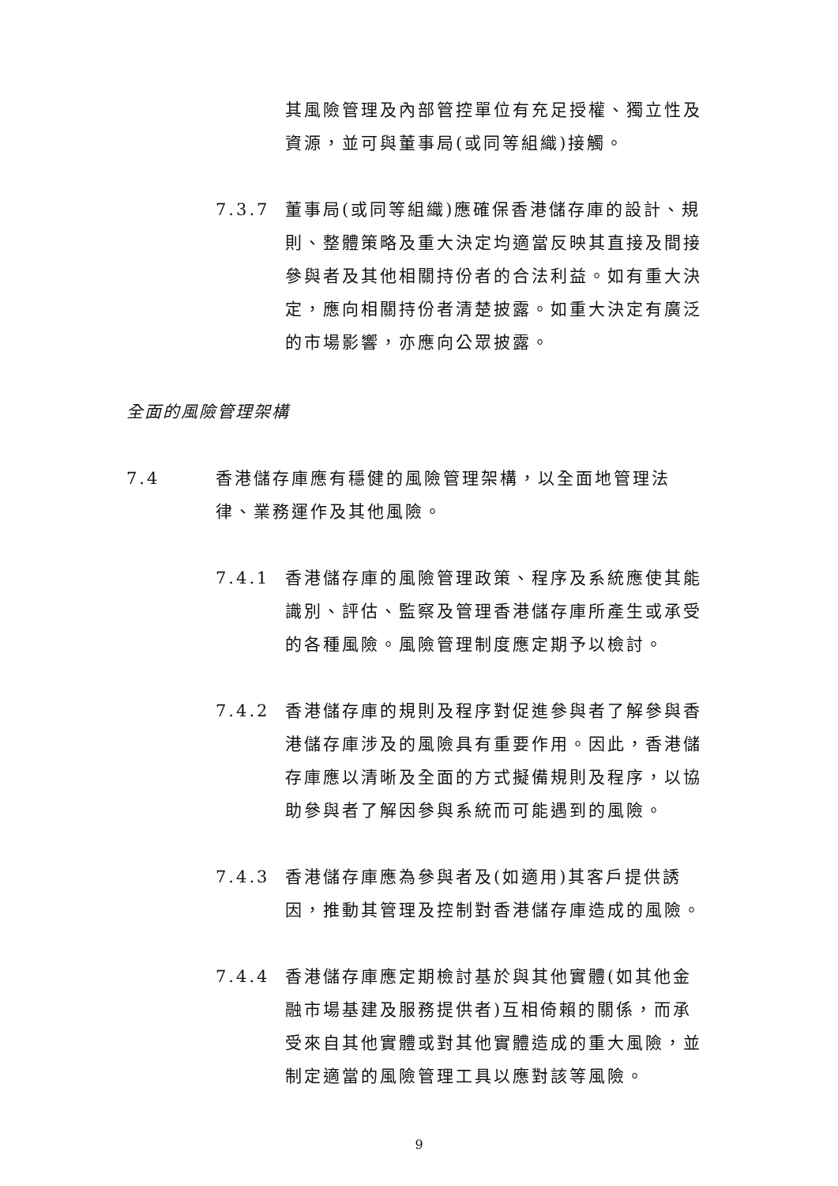其風險管理及內部管控單位有充足授權、獨立性及資源，並可與董事局(或同等組織)接觸。
7.3.7 董事局(或同等組織)應確保香港儲存庫的設計、規則、整體策略及重大決定均適當反映其直接及間接參與者及其他相關持份者的合法利益。如有重大決定，應向相關持份者清楚披露。如重大決定有廣泛的市場影響，亦應向公眾披露。
全面的風險管理架構
7.4 香港儲存庫應有穩健的風險管理架構，以全面地管理法律、業務運作及其他風險。
7.4.1 香港儲存庫的風險管理政策、程序及系統應使其能識別、評估、監察及管理香港儲存庫所產生或承受的各種風險。風險管理制度應定期予以檢討。
7.4.2 香港儲存庫的規則及程序對促進參與者了解參與香港儲存庫涉及的風險具有重要作用。因此，香港儲存庫應以清晰及全面的方式擬備規則及程序，以協助參與者了解因參與系統而可能遇到的風險。
7.4.3 香港儲存庫應為參與者及(如適用)其客戶提供誘因，推動其管理及控制對香港儲存庫造成的風險。
7.4.4 香港儲存庫應定期檢討基於與其他實體(如其他金融市場基建及服務提供者)互相倚賴的關係，而承受來自其他實體或對其他實體造成的重大風險，並制定適當的風險管理工具以應對該等風險。
9